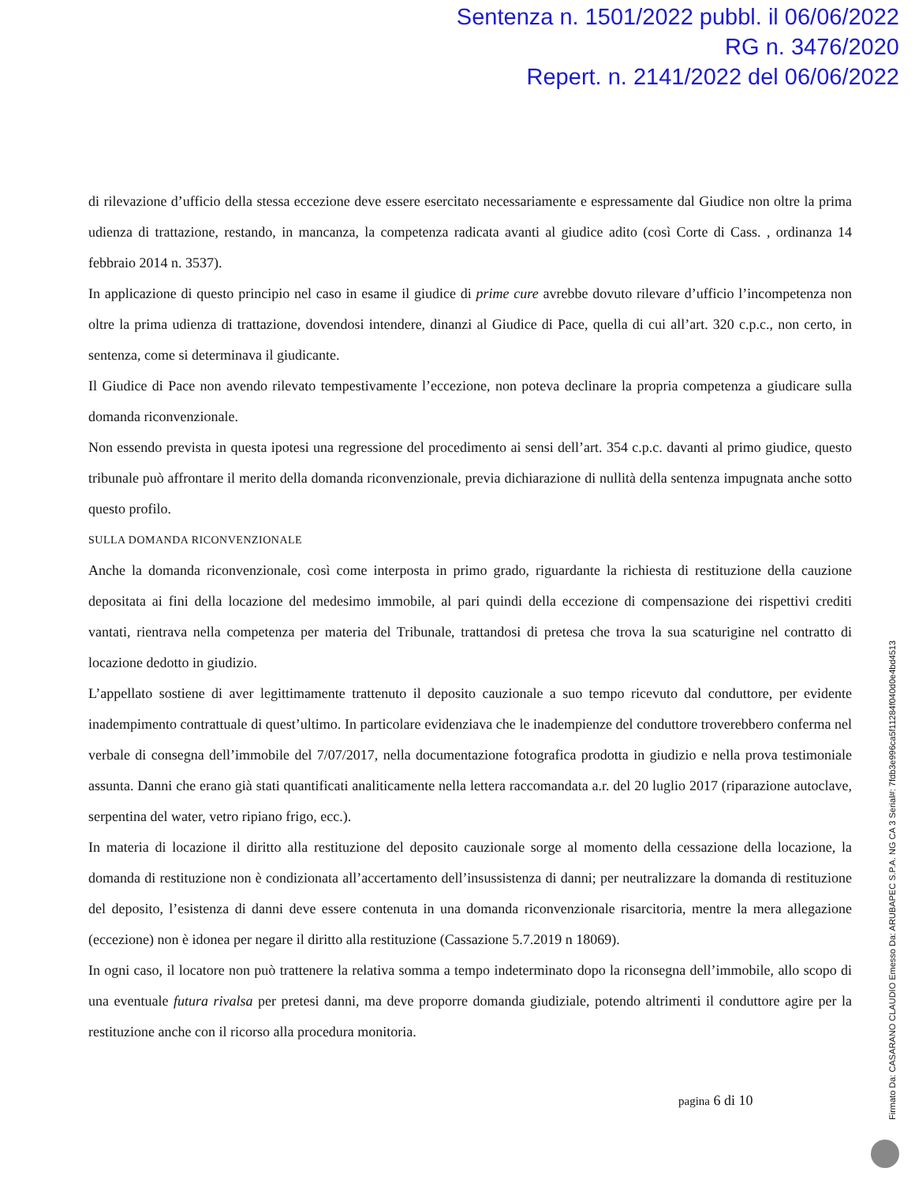Sentenza n. 1501/2022 pubbl. il 06/06/2022
RG n. 3476/2020
Repert. n. 2141/2022 del 06/06/2022
di rilevazione d’ufficio della stessa eccezione deve essere esercitato necessariamente e espressamente dal Giudice non oltre la prima udienza di trattazione, restando, in mancanza, la competenza radicata avanti al giudice adito (così Corte di Cass. , ordinanza 14 febbraio 2014 n. 3537).
In applicazione di questo principio nel caso in esame il giudice di prime cure avrebbe dovuto rilevare d’ufficio l’incompetenza non oltre la prima udienza di trattazione, dovendosi intendere, dinanzi al Giudice di Pace, quella di cui all’art. 320 c.p.c., non certo, in sentenza, come si determinava il giudicante.
Il Giudice di Pace non avendo rilevato tempestivamente l’eccezione, non poteva declinare la propria competenza a giudicare sulla domanda riconvenzionale.
Non essendo prevista in questa ipotesi una regressione del procedimento ai sensi dell’art. 354 c.p.c. davanti al primo giudice, questo tribunale può affrontare il merito della domanda riconvenzionale, previa dichiarazione di nullità della sentenza impugnata anche sotto questo profilo.
SULLA DOMANDA RICONVENZIONALE
Anche la domanda riconvenzionale, così come interposta in primo grado, riguardante la richiesta di restituzione della cauzione depositata ai fini della locazione del medesimo immobile, al pari quindi della eccezione di compensazione dei rispettivi crediti vantati, rientrava nella competenza per materia del Tribunale, trattandosi di pretesa che trova la sua scaturigine nel contratto di locazione dedotto in giudizio.
L’appellato sostiene di aver legittimamente trattenuto il deposito cauzionale a suo tempo ricevuto dal conduttore, per evidente inadempimento contrattuale di quest’ultimo. In particolare evidenziava che le inadempienze del conduttore troverebbero conferma nel verbale di consegna dell’immobile del 7/07/2017, nella documentazione fotografica prodotta in giudizio e nella prova testimoniale assunta. Danni che erano già stati quantificati analiticamente nella lettera raccomandata a.r. del 20 luglio 2017 (riparazione autoclave, serpentina del water, vetro ripiano frigo, ecc.).
In materia di locazione il diritto alla restituzione del deposito cauzionale sorge al momento della cessazione della locazione, la domanda di restituzione non è condizionata all’accertamento dell’insussistenza di danni; per neutralizzare la domanda di restituzione del deposito, l’esistenza di danni deve essere contenuta in una domanda riconvenzionale risarcitoria, mentre la mera allegazione (eccezione) non è idonea per negare il diritto alla restituzione (Cassazione 5.7.2019 n 18069).
In ogni caso, il locatore non può trattenere la relativa somma a tempo indeterminato dopo la riconsegna dell’immobile, allo scopo di una eventuale futura rivalsa per pretesi danni, ma deve proporre domanda giudiziale, potendo altrimenti il conduttore agire per la restituzione anche con il ricorso alla procedura monitoria.
pagina 6 di 10
Firmato Da: CASARANO CLAUDIO Emesso Da: ARUBAPEC S.P.A. NG CA 3 Serial#: 7fdb3e996ca5f11284f040d0e4bd4513